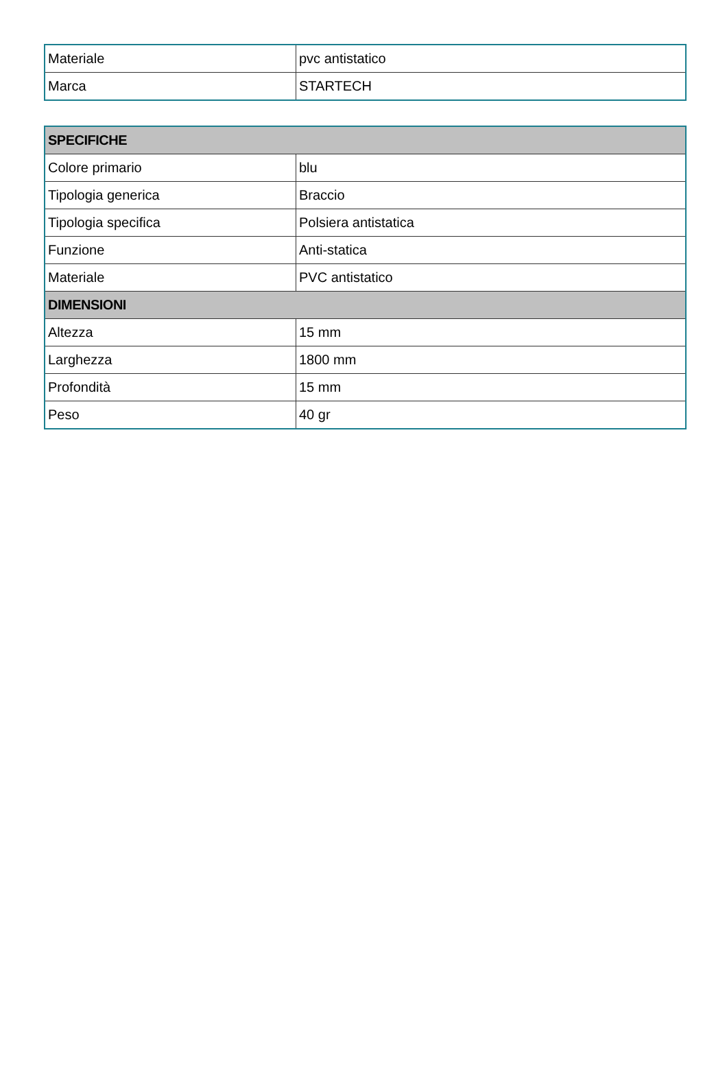| Materiale | pvc antistatico |
| Marca | STARTECH |
| SPECIFICHE | |
| --- | --- |
| Colore primario | blu |
| Tipologia generica | Braccio |
| Tipologia specifica | Polsiera antistatica |
| Funzione | Anti-statica |
| Materiale | PVC antistatico |
| DIMENSIONI | |
| Altezza | 15 mm |
| Larghezza | 1800 mm |
| Profondità | 15 mm |
| Peso | 40 gr |